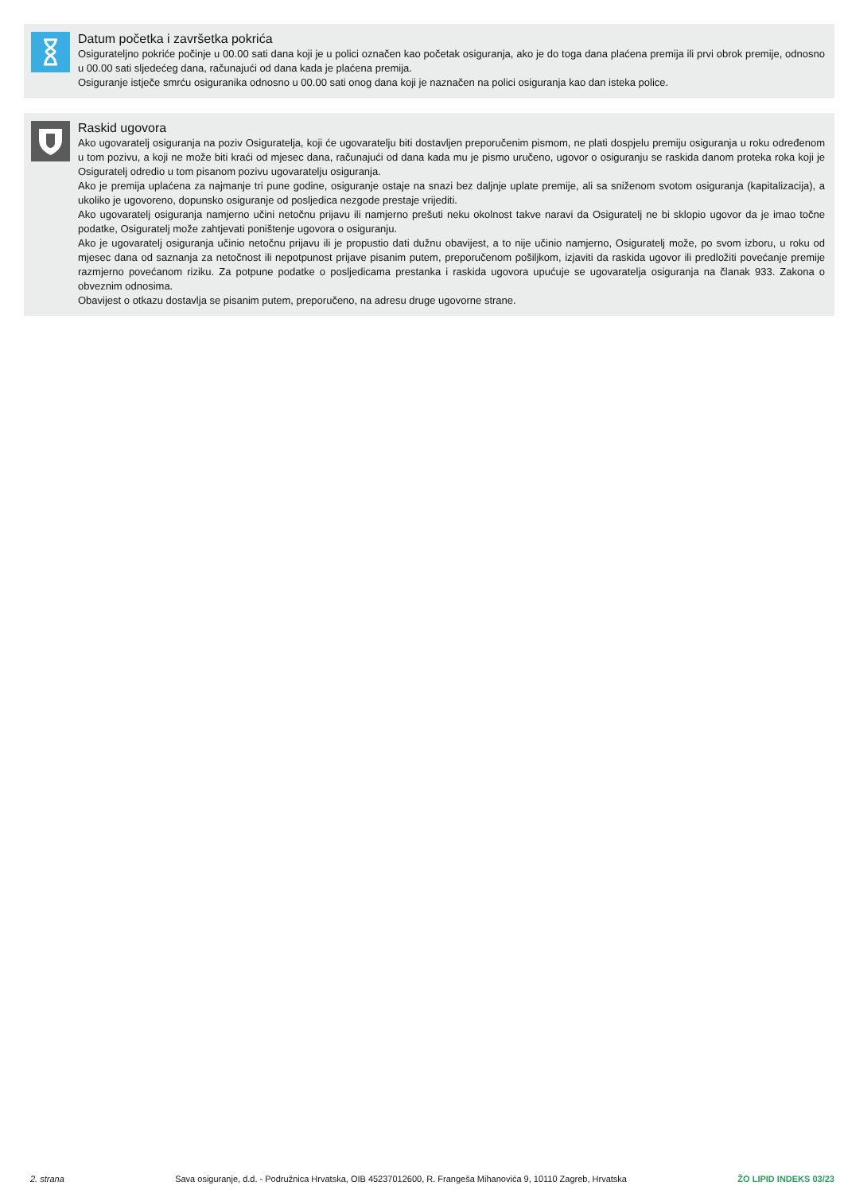Datum početka i završetka pokrića
Osigurateljno pokriće počinje u 00.00 sati dana koji je u polici označen kao početak osiguranja, ako je do toga dana plaćena premija ili prvi obrok premije, odnosno u 00.00 sati sljedećeg dana, računajući od dana kada je plaćena premija.
Osiguranje istječe smrću osiguranika odnosno u 00.00 sati onog dana koji je naznačen na polici osiguranja kao dan isteka police.
Raskid ugovora
Ako ugovaratelj osiguranja na poziv Osiguratelja, koji će ugovaratelju biti dostavljen preporučenim pismom, ne plati dospjelu premiju osiguranja u roku određenom u tom pozivu, a koji ne može biti kraći od mjesec dana, računajući od dana kada mu je pismo uručeno, ugovor o osiguranju se raskida danom proteka roka koji je Osiguratelj odredio u tom pisanom pozivu ugovaratelju osiguranja.
Ako je premija uplaćena za najmanje tri pune godine, osiguranje ostaje na snazi bez daljnje uplate premije, ali sa sniženom svotom osiguranja (kapitalizacija), a ukoliko je ugovoreno, dopunsko osiguranje od posljedica nezgode prestaje vrijediti.
Ako ugovaratelj osiguranja namjerno učini netočnu prijavu ili namjerno prešuti neku okolnost takve naravi da Osiguratelj ne bi sklopio ugovor da je imao točne podatke, Osiguratelj može zahtjevati poništenje ugovora o osiguranju.
Ako je ugovaratelj osiguranja učinio netočnu prijavu ili je propustio dati dužnu obavijest, a to nije učinio namjerno, Osiguratelj može, po svom izboru, u roku od mjesec dana od saznanja za netočnost ili nepotpunost prijave pisanim putem, preporučenom pošiljkom, izjaviti da raskida ugovor ili predložiti povećanje premije razmjerno povećanom riziku. Za potpune podatke o posljedicama prestanka i raskida ugovora upućuje se ugovaratelja osiguranja na članak 933. Zakona o obveznim odnosima.
Obavijest o otkazu dostavlja se pisanim putem, preporučeno, na adresu druge ugovorne strane.
2. strana Sava osiguranje, d.d. - Podružnica Hrvatska, OIB 45237012600, R. Frangeša Mihanovića 9, 10110 Zagreb, Hrvatska ŽO LIPID INDEKS 03/23